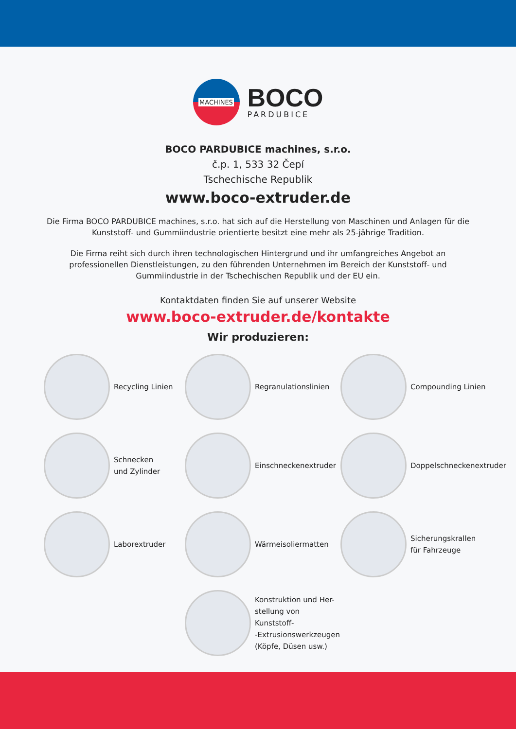MACHINES
BOCO
PARDUBICE
BOCO PARDUBICE machines, s.r.o.
č.p. 1, 533 32 Čepí
Tschechische Republik
www.boco-extruder.de
Die Firma BOCO PARDUBICE machines, s.r.o. hat sich auf die Herstellung von Maschinen und Anlagen für die Kunststoff- und Gummiindustrie orientierte besitzt eine mehr als 25-jährige Tradition.
Die Firma reiht sich durch ihren technologischen Hintergrund und ihr umfangreiches Angebot an professionellen Dienstleistungen, zu den führenden Unternehmen im Bereich der Kunststoff- und Gummiindustrie in der Tschechischen Republik und der EU ein.
Kontaktdaten finden Sie auf unserer Website
www.boco-extruder.de/kontakte
Wir produzieren:
Recycling Linien
Regranulationslinien
Compounding Linien
Schnecken
und Zylinder
Einschneckenextruder
Doppelschneckenextruder
Laborextruder
Wärmeisoliermatten
Sicherungskrallen
für Fahrzeuge
Konstruktion und Her-
stellung von Kunststoff-
-Extrusionswerkzeugen
(Köpfe, Düsen usw.)